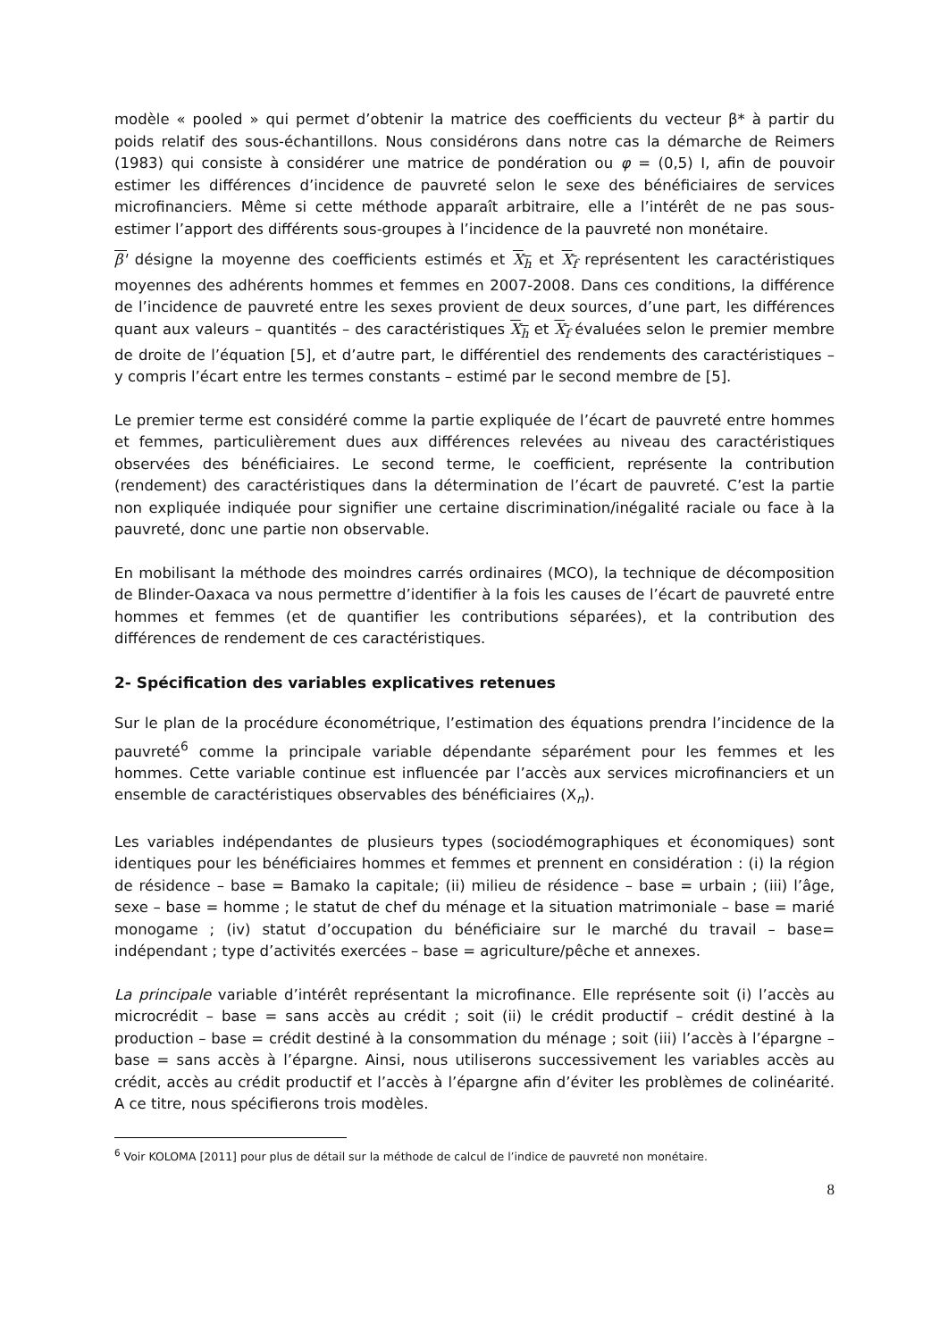modèle « pooled » qui permet d’obtenir la matrice des coefficients du vecteur β* à partir du poids relatif des sous-échantillons. Nous considérons dans notre cas la démarche de Reimers (1983) qui consiste à considérer une matrice de pondération ou φ = (0,5) I, afin de pouvoir estimer les différences d’incidence de pauvreté selon le sexe des bénéficiaires de services microfinanciers. Même si cette méthode apparaît arbitraire, elle a l’intérêt de ne pas sous-estimer l’apport des différents sous-groupes à l’incidence de la pauvreté non monétaire.
β' désigne la moyenne des coefficients estimés et X<sub>h</sub> et X<sub>f</sub> représentent les caractéristiques moyennes des adhérents hommes et femmes en 2007-2008. Dans ces conditions, la différence de l’incidence de pauvreté entre les sexes provient de deux sources, d’une part, les différences quant aux valeurs – quantités – des caractéristiques X<sub>h</sub> et X<sub>f</sub> évaluées selon le premier membre de droite de l’équation [5], et d’autre part, le différentiel des rendements des caractéristiques – y compris l’écart entre les termes constants – estimé par le second membre de [5].
Le premier terme est considéré comme la partie expliquée de l’écart de pauvreté entre hommes et femmes, particulièrement dues aux différences relevées au niveau des caractéristiques observées des bénéficiaires. Le second terme, le coefficient, représente la contribution (rendement) des caractéristiques dans la détermination de l’écart de pauvreté. C’est la partie non expliquée indiquée pour signifier une certaine discrimination/inégalité raciale ou face à la pauvreté, donc une partie non observable.
En mobilisant la méthode des moindres carrés ordinaires (MCO), la technique de décomposition de Blinder-Oaxaca va nous permettre d’identifier à la fois les causes de l’écart de pauvreté entre hommes et femmes (et de quantifier les contributions séparées), et la contribution des différences de rendement de ces caractéristiques.
2- Spécification des variables explicatives retenues
Sur le plan de la procédure économétrique, l’estimation des équations prendra l’incidence de la pauvreté<sup>6</sup> comme la principale variable dépendante séparément pour les femmes et les hommes. Cette variable continue est influencée par l’accès aux services microfinanciers et un ensemble de caractéristiques observables des bénéficiaires (X<sub>n</sub>).
Les variables indépendantes de plusieurs types (sociodémographiques et économiques) sont identiques pour les bénéficiaires hommes et femmes et prennent en considération : (i) la région de résidence – base = Bamako la capitale; (ii) milieu de résidence – base = urbain ; (iii) l’âge, sexe – base = homme ; le statut de chef du ménage et la situation matrimoniale – base = marié monogame ; (iv) statut d’occupation du bénéficiaire sur le marché du travail – base= indépendant ; type d’activités exercées – base = agriculture/pêche et annexes.
La principale variable d’intérêt représentant la microfinance. Elle représente soit (i) l’accès au microcrédit – base = sans accès au crédit ; soit (ii) le crédit productif – crédit destiné à la production – base = crédit destiné à la consommation du ménage ; soit (iii) l’accès à l’épargne – base = sans accès à l’épargne. Ainsi, nous utiliserons successivement les variables accès au crédit, accès au crédit productif et l’accès à l’épargne afin d’éviter les problèmes de colinéarité. A ce titre, nous spécifierons trois modèles.
<sup>6</sup> Voir KOLOMA [2011] pour plus de détail sur la méthode de calcul de l’indice de pauvreté non monétaire.
8